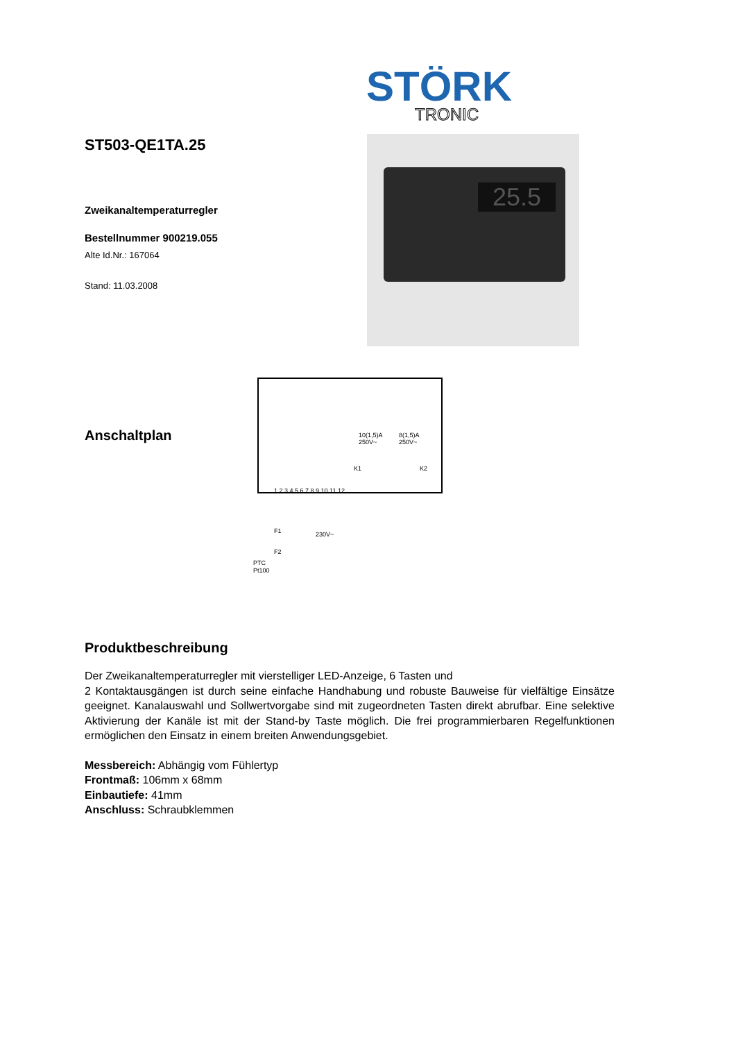STÖRK
TRONIC
25.5
ST503-QE1TA.25
Zweikanaltemperaturregler
Bestellnummer 900219.055
Alte Id.Nr.: 167064
Stand: 11.03.2008
Anschaltplan
10(1,5)A
250V~
8(1,5)A
250V~
K1
K2
F1
F2
230V~
PTC
Pt100
1 2 3 4 5 6 7 8 9 10 11 12
Produktbeschreibung
Der Zweikanaltemperaturregler mit vierstelliger LED-Anzeige, 6 Tasten und
2 Kontaktausgängen ist durch seine einfache Handhabung und robuste Bauweise für vielfältige Einsätze geeignet. Kanalauswahl und Sollwertvorgabe sind mit zugeordneten Tasten direkt abrufbar. Eine selektive Aktivierung der Kanäle ist mit der Stand-by Taste möglich. Die frei programmierbaren Regelfunktionen ermöglichen den Einsatz in einem breiten Anwendungsgebiet.
Messbereich: Abhängig vom Fühlertyp
Frontmaß: 106mm x 68mm
Einbautiefe: 41mm
Anschluss: Schraubklemmen